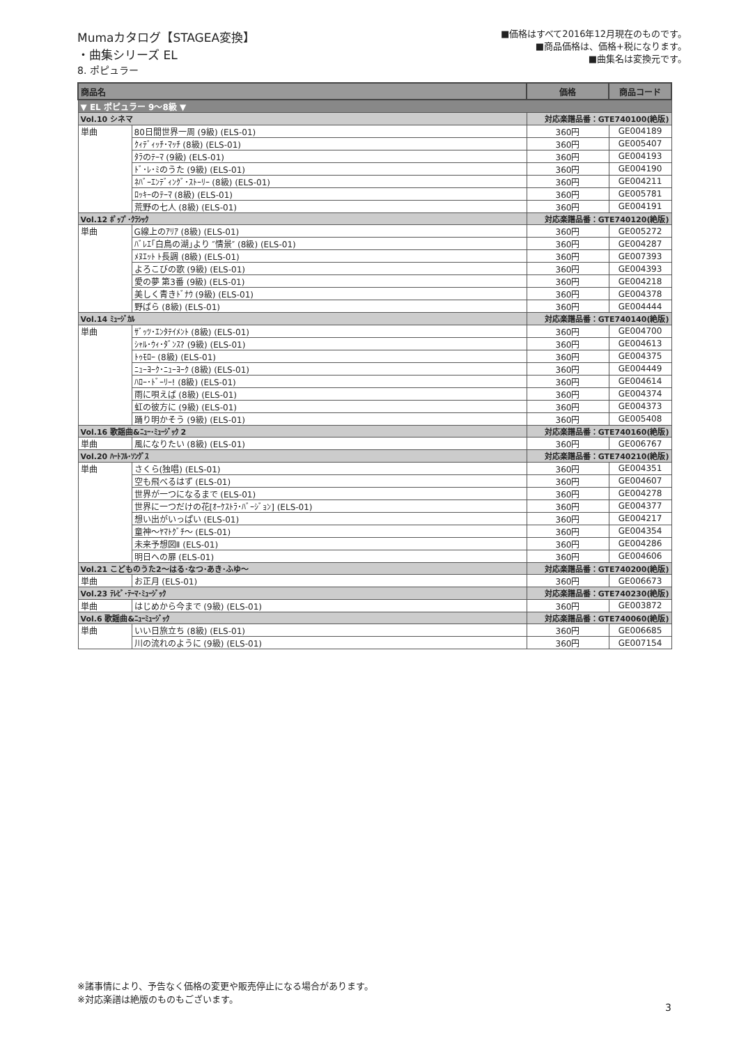Mumaカタログ【STAGEA変換】
・曲集シリーズ EL
8. ポピュラー
■価格はすべて2016年12月現在のものです。
■商品価格は、価格+税になります。
■曲集名は変換元です。
| 商品名 | | 価格 | 商品コード |
| --- | --- | --- | --- |
| ▼ EL ポピュラー 9～8級 ▼ | | | |
| Vol.10 シネマ | | 対応楽譜品番：GTE740100(絶版) | |
| 単曲 | 80日間世界一周 (9級) (ELS-01) | 360円 | GE004189 |
| | ｸｨﾃﾞｨｯﾁ･ﾏｯﾁ (8級) (ELS-01) | 360円 | GE005407 |
| | ﾀﾗのﾃｰﾏ (9級) (ELS-01) | 360円 | GE004193 |
| | ﾄﾞ･ﾚ･ﾐのうた (9級) (ELS-01) | 360円 | GE004190 |
| | ﾈﾊﾞｰｴﾝﾃﾞｨﾝｸﾞ･ｽﾄｰﾘｰ (8級) (ELS-01) | 360円 | GE004211 |
| | ﾛｯｷｰのﾃｰﾏ (8級) (ELS-01) | 360円 | GE005781 |
| | 荒野の七人 (8級) (ELS-01) | 360円 | GE004191 |
| Vol.12 ﾎﾟｯﾌﾟ･ｸﾗｼｯｸ | | 対応楽譜品番：GTE740120(絶版) | |
| 単曲 | G線上のｱﾘｱ (8級) (ELS-01) | 360円 | GE005272 |
| | ﾊﾞﾚｴ｢白鳥の湖｣より ″情景″ (8級) (ELS-01) | 360円 | GE004287 |
| | ﾒﾇｴｯﾄ ﾄ長調 (8級) (ELS-01) | 360円 | GE007393 |
| | よろこびの歌 (9級) (ELS-01) | 360円 | GE004393 |
| | 愛の夢 第3番 (9級) (ELS-01) | 360円 | GE004218 |
| | 美しく青きﾄﾞﾅｳ (9級) (ELS-01) | 360円 | GE004378 |
| | 野ばら (8級) (ELS-01) | 360円 | GE004444 |
| Vol.14 ﾐｭｰｼﾞｶﾙ | | 対応楽譜品番：GTE740140(絶版) | |
| 単曲 | ｻﾞｯﾂ･ｴﾝﾀﾃｲﾒﾝﾄ (8級) (ELS-01) | 360円 | GE004700 |
| | ｼｬﾙ･ｳｨ･ﾀﾞﾝｽ? (9級) (ELS-01) | 360円 | GE004613 |
| | ﾄｩﾓﾛｰ (8級) (ELS-01) | 360円 | GE004375 |
| | ﾆｭｰﾖｰｸ･ﾆｭｰﾖｰｸ (8級) (ELS-01) | 360円 | GE004449 |
| | ﾊﾛｰ･ﾄﾞｰﾘｰ! (8級) (ELS-01) | 360円 | GE004614 |
| | 雨に唄えば (8級) (ELS-01) | 360円 | GE004374 |
| | 虹の彼方に (9級) (ELS-01) | 360円 | GE004373 |
| | 踊り明かそう (9級) (ELS-01) | 360円 | GE005408 |
| Vol.16 歌謡曲&ﾆｭｰ･ﾐｭｰｼﾞｯｸ 2 | | 対応楽譜品番：GTE740160(絶版) | |
| 単曲 | 風になりたい (8級) (ELS-01) | 360円 | GE006767 |
| Vol.20 ﾊｰﾄﾌﾙ･ｿﾝｸﾞｽ | | 対応楽譜品番：GTE740210(絶版) | |
| 単曲 | さくら(独唱) (ELS-01) | 360円 | GE004351 |
| | 空も飛べるはず (ELS-01) | 360円 | GE004607 |
| | 世界が一つになるまで (ELS-01) | 360円 | GE004278 |
| | 世界に一つだけの花[ｵｰｹｽﾄﾗ･ﾊﾞｰｼﾞｮﾝ] (ELS-01) | 360円 | GE004377 |
| | 想い出がいっぱい (ELS-01) | 360円 | GE004217 |
| | 童神～ﾔﾏﾄｸﾞﾁ～ (ELS-01) | 360円 | GE004354 |
| | 未来予想図Ⅱ (ELS-01) | 360円 | GE004286 |
| | 明日への扉 (ELS-01) | 360円 | GE004606 |
| Vol.21 こどものうた2～はる･なつ･あき･ふゆ～ | | 対応楽譜品番：GTE740200(絶版) | |
| 単曲 | お正月 (ELS-01) | 360円 | GE006673 |
| Vol.23 ﾃﾚﾋﾞ･ﾃｰﾏ･ﾐｭｰｼﾞｯｸ | | 対応楽譜品番：GTE740230(絶版) | |
| 単曲 | はじめから今まで (9級) (ELS-01) | 360円 | GE003872 |
| Vol.6 歌謡曲&ﾆｭｰﾐｭｰｼﾞｯｸ | | 対応楽譜品番：GTE740060(絶版) | |
| 単曲 | いい日旅立ち (8級) (ELS-01) | 360円 | GE006685 |
| | 川の流れのように (9級) (ELS-01) | 360円 | GE007154 |
※諸事情により、予告なく価格の変更や販売停止になる場合があります。
※対応楽譜は絶版のものもございます。
3